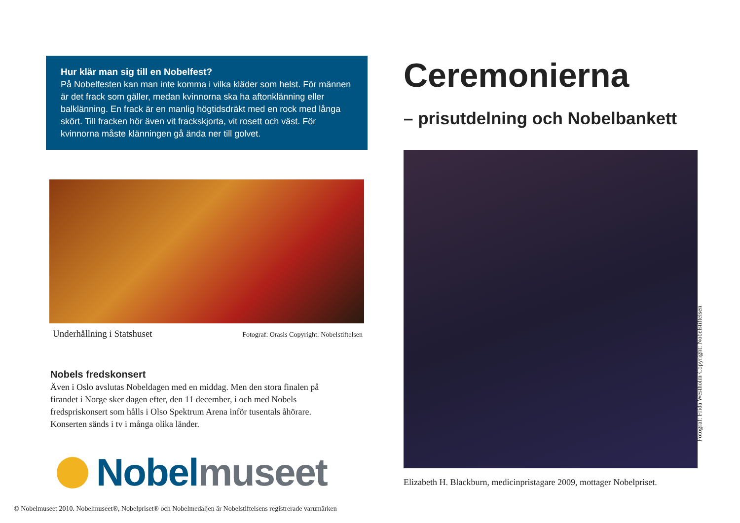Hur klär man sig till en Nobelfest?
På Nobelfesten kan man inte komma i vilka kläder som helst. För männen är det frack som gäller, medan kvinnorna ska ha aftonklänning eller balklänning. En frack är en manlig högtidsdräkt med en rock med långa skört. Till fracken hör även vit frackskjorta, vit rosett och väst. För kvinnorna måste klänningen gå ända ner till golvet.
Underhållning i Statshuset Fotograf: Orasis Copyright: Nobelstiftelsen
Nobels fredskonsert
Även i Oslo avslutas Nobeldagen med en middag. Men den stora finalen på firandet i Norge sker dagen efter, den 11 december, i och med Nobels fredspriskonsert som hålls i Olso Spektrum Arena inför tusentals åhörare. Konserten sänds i tv i många olika länder.
Nobelmuseet
© Nobelmuseet 2010. Nobelmuseet®, Nobelpriset® och Nobelmedaljen är Nobelstiftelsens registrerade varumärken
Ceremonierna
– prisutdelning och Nobelbankett
Elizabeth H. Blackburn, medicinpristagare 2009, mottager Nobelpriset.
Fotograf: Frida Westholm Copyright: Nobelstiftelsen